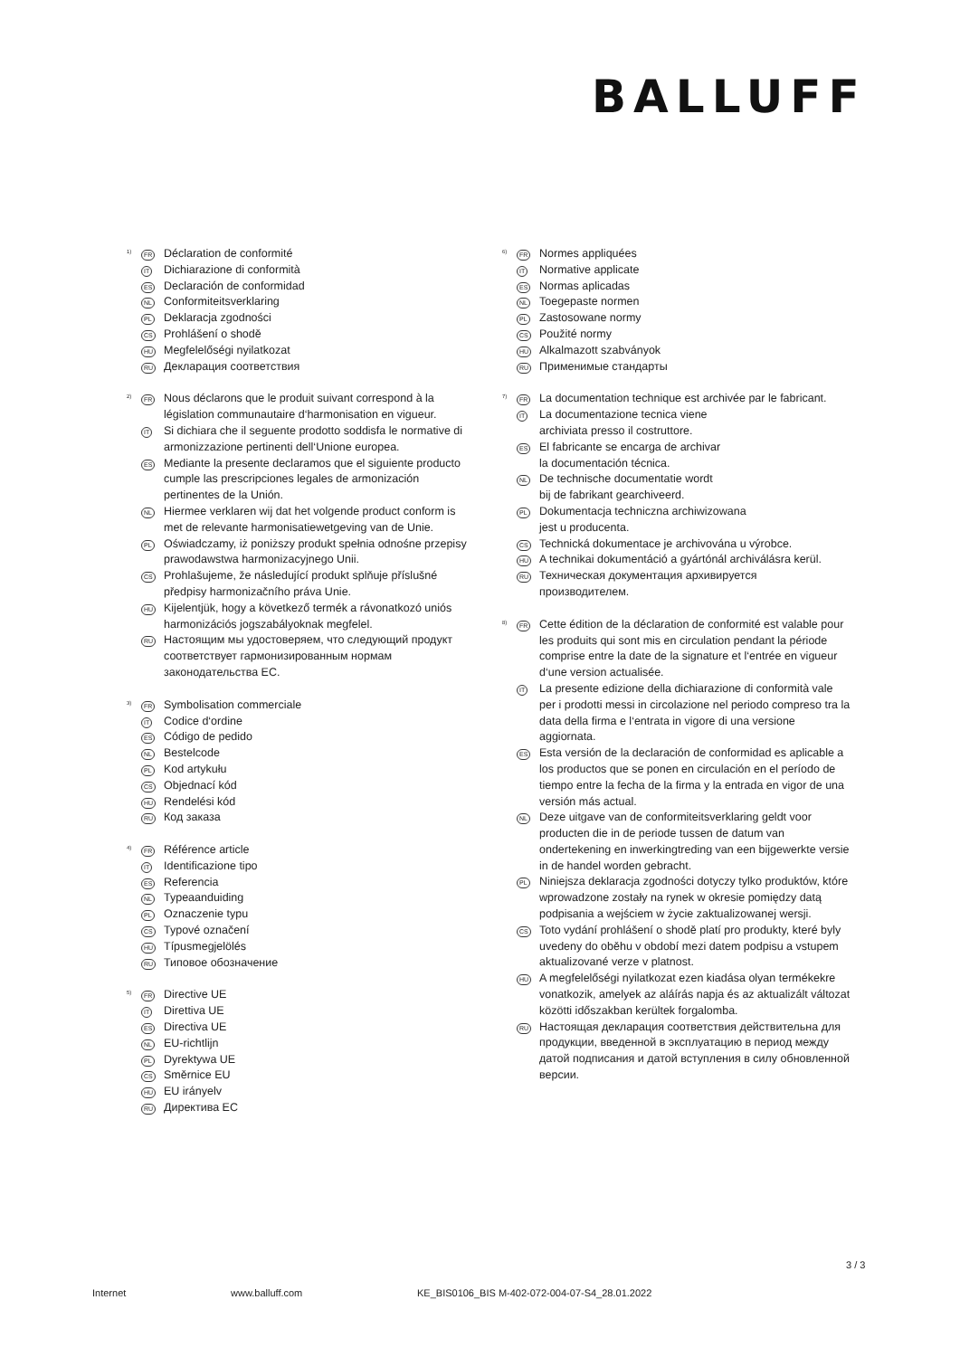BALLUFF
<sup>1)</sup>
FR
Déclaration de conformité
IT
Dichiarazione di conformità
ES
Declaración de conformidad
NL
Conformiteitsverklaring
PL
Deklaracja zgodności
CS
Prohlášení o shodě
HU
Megfelelőségi nyilatkozat
RU
Декларация соответствия
<sup>2)</sup>
FR
Nous déclarons que le produit suivant correspond à la législation communautaire d‘harmonisation en vigueur.
IT
Si dichiara che il seguente prodotto soddisfa le normative di armonizzazione pertinenti dell‘Unione europea.
ES
Mediante la presente declaramos que el siguiente producto cumple las prescripciones legales de armonización pertinentes de la Unión.
NL
Hiermee verklaren wij dat het volgende product conform is met de relevante harmonisatiewetgeving van de Unie.
PL
Oświadczamy, iż poniższy produkt spełnia odnośne przepisy prawodawstwa harmonizacyjnego Unii.
CS
Prohlašujeme, že následující produkt splňuje příslušné předpisy harmonizačního práva Unie.
HU
Kijelentjük, hogy a következő termék a rávonatkozó uniós harmonizációs jogszabályoknak megfelel.
RU
Настоящим мы удостоверяем, что следующий продукт соответствует гармонизированным нормам законодательства ЕС.
<sup>3)</sup>
FR
Symbolisation commerciale
IT
Codice d‘ordine
ES
Código de pedido
NL
Bestelcode
PL
Kod artykułu
CS
Objednací kód
HU
Rendelési kód
RU
Код заказа
<sup>4)</sup>
FR
Référence article
IT
Identificazione tipo
ES
Referencia
NL
Typeaanduiding
PL
Oznaczenie typu
CS
Typové označení
HU
Típusmegjelölés
RU
Типовое обозначение
<sup>5)</sup>
FR
Directive UE
IT
Direttiva UE
ES
Directiva UE
NL
EU-richtlijn
PL
Dyrektywa UE
CS
Směrnice EU
HU
EU irányelv
RU
Директива ЕС
<sup>6)</sup>
FR
Normes appliquées
IT
Normative applicate
ES
Normas aplicadas
NL
Toegepaste normen
PL
Zastosowane normy
CS
Použité normy
HU
Alkalmazott szabványok
RU
Применимые стандарты
<sup>7)</sup>
FR
La documentation technique est archivée par le fabricant.
IT
La documentazione tecnica viene
archiviata presso il costruttore.
ES
El fabricante se encarga de archivar
la documentación técnica.
NL
De technische documentatie wordt
bij de fabrikant gearchiveerd.
PL
Dokumentacja techniczna archiwizowana
jest u producenta.
CS
Technická dokumentace je archivována u výrobce.
HU
A technikai dokumentáció a gyártónál archiválásra kerül.
RU
Техническая документация архивируется
производителем.
<sup>8)</sup>
FR
Cette édition de la déclaration de conformité est valable pour les produits qui sont mis en circulation pendant la période comprise entre la date de la signature et l‘entrée en vigueur d‘une version actualisée.
IT
La presente edizione della dichiarazione di conformità vale per i prodotti messi in circolazione nel periodo compreso tra la data della firma e l‘entrata in vigore di una versione aggiornata.
ES
Esta versión de la declaración de conformidad es aplicable a los productos que se ponen en circulación en el período de tiempo entre la fecha de la firma y la entrada en vigor de una versión más actual.
NL
Deze uitgave van de conformiteitsverklaring geldt voor producten die in de periode tussen de datum van ondertekening en inwerkingtreding van een bijgewerkte versie in de handel worden gebracht.
PL
Niniejsza deklaracja zgodności dotyczy tylko produktów, które wprowadzone zostały na rynek w okresie pomiędzy datą podpisania a wejściem w życie zaktualizowanej wersji.
CS
Toto vydání prohlášení o shodě platí pro produkty, které byly uvedeny do oběhu v období mezi datem podpisu a vstupem aktualizované verze v platnost.
HU
A megfelelőségi nyilatkozat ezen kiadása olyan termékekre vonatkozik, amelyek az aláírás napja és az aktualizált változat közötti időszakban kerültek forgalomba.
RU
Настоящая декларация соответствия действительна для продукции, введенной в эксплуатацию в период между датой подписания и датой вступления в силу обновленной версии.
3 / 3
Internet www.balluff.com KE_BIS0106_BIS M-402-072-004-07-S4_28.01.2022